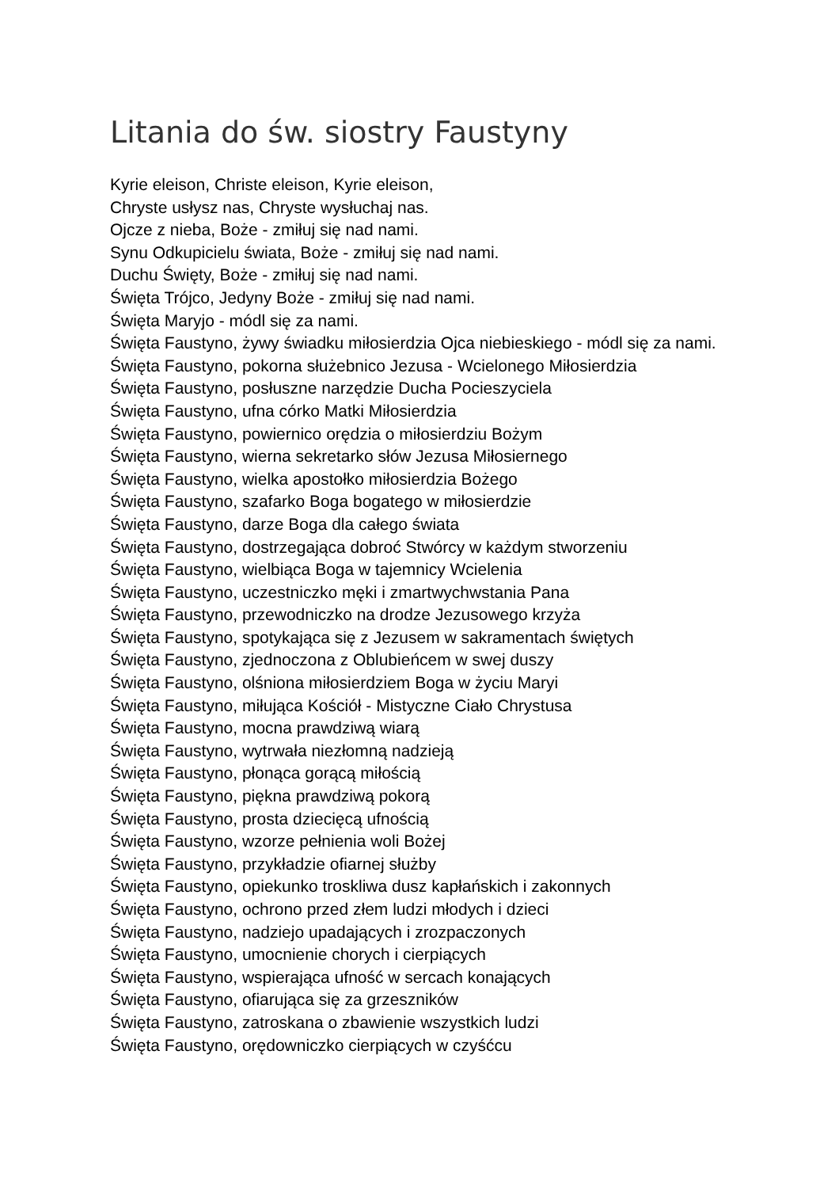Litania do św. siostry Faustyny
Kyrie eleison, Christe eleison, Kyrie eleison,
Chryste usłysz nas, Chryste wysłuchaj nas.
Ojcze z nieba, Boże - zmiłuj się nad nami.
Synu Odkupicielu świata, Boże - zmiłuj się nad nami.
Duchu Święty, Boże - zmiłuj się nad nami.
Święta Trójco, Jedyny Boże - zmiłuj się nad nami.
Święta Maryjo - módl się za nami.
Święta Faustyno, żywy świadku miłosierdzia Ojca niebieskiego - módl się za nami.
Święta Faustyno, pokorna służebnico Jezusa - Wcielonego Miłosierdzia
Święta Faustyno, posłuszne narzędzie Ducha Pocieszyciela
Święta Faustyno, ufna córko Matki Miłosierdzia
Święta Faustyno, powiernico orędzia o miłosierdziu Bożym
Święta Faustyno, wierna sekretarko słów Jezusa Miłosiernego
Święta Faustyno, wielka apostołko miłosierdzia Bożego
Święta Faustyno, szafarko Boga bogatego w miłosierdzie
Święta Faustyno, darze Boga dla całego świata
Święta Faustyno, dostrzegająca dobroć Stwórcy w każdym stworzeniu
Święta Faustyno, wielbiąca Boga w tajemnicy Wcielenia
Święta Faustyno, uczestniczko męki i zmartwychwstania Pana
Święta Faustyno, przewodniczko na drodze Jezusowego krzyża
Święta Faustyno, spotykająca się z Jezusem w sakramentach świętych
Święta Faustyno, zjednoczona z Oblubieńcem w swej duszy
Święta Faustyno, olśniona miłosierdziem Boga w życiu Maryi
Święta Faustyno, miłująca Kościół - Mistyczne Ciało Chrystusa
Święta Faustyno, mocna prawdziwą wiarą
Święta Faustyno, wytrwała niezłomną nadzieją
Święta Faustyno, płonąca gorącą miłością
Święta Faustyno, piękna prawdziwą pokorą
Święta Faustyno, prosta dziecięcą ufnością
Święta Faustyno, wzorze pełnienia woli Bożej
Święta Faustyno, przykładzie ofiarnej służby
Święta Faustyno, opiekunko troskliwa dusz kapłańskich i zakonnych
Święta Faustyno, ochrono przed złem ludzi młodych i dzieci
Święta Faustyno, nadziejo upadających i zrozpaczonych
Święta Faustyno, umocnienie chorych i cierpiących
Święta Faustyno, wspierająca ufność w sercach konających
Święta Faustyno, ofiarująca się za grzeszników
Święta Faustyno, zatroskana o zbawienie wszystkich ludzi
Święta Faustyno, orędowniczko cierpiących w czyśćcu